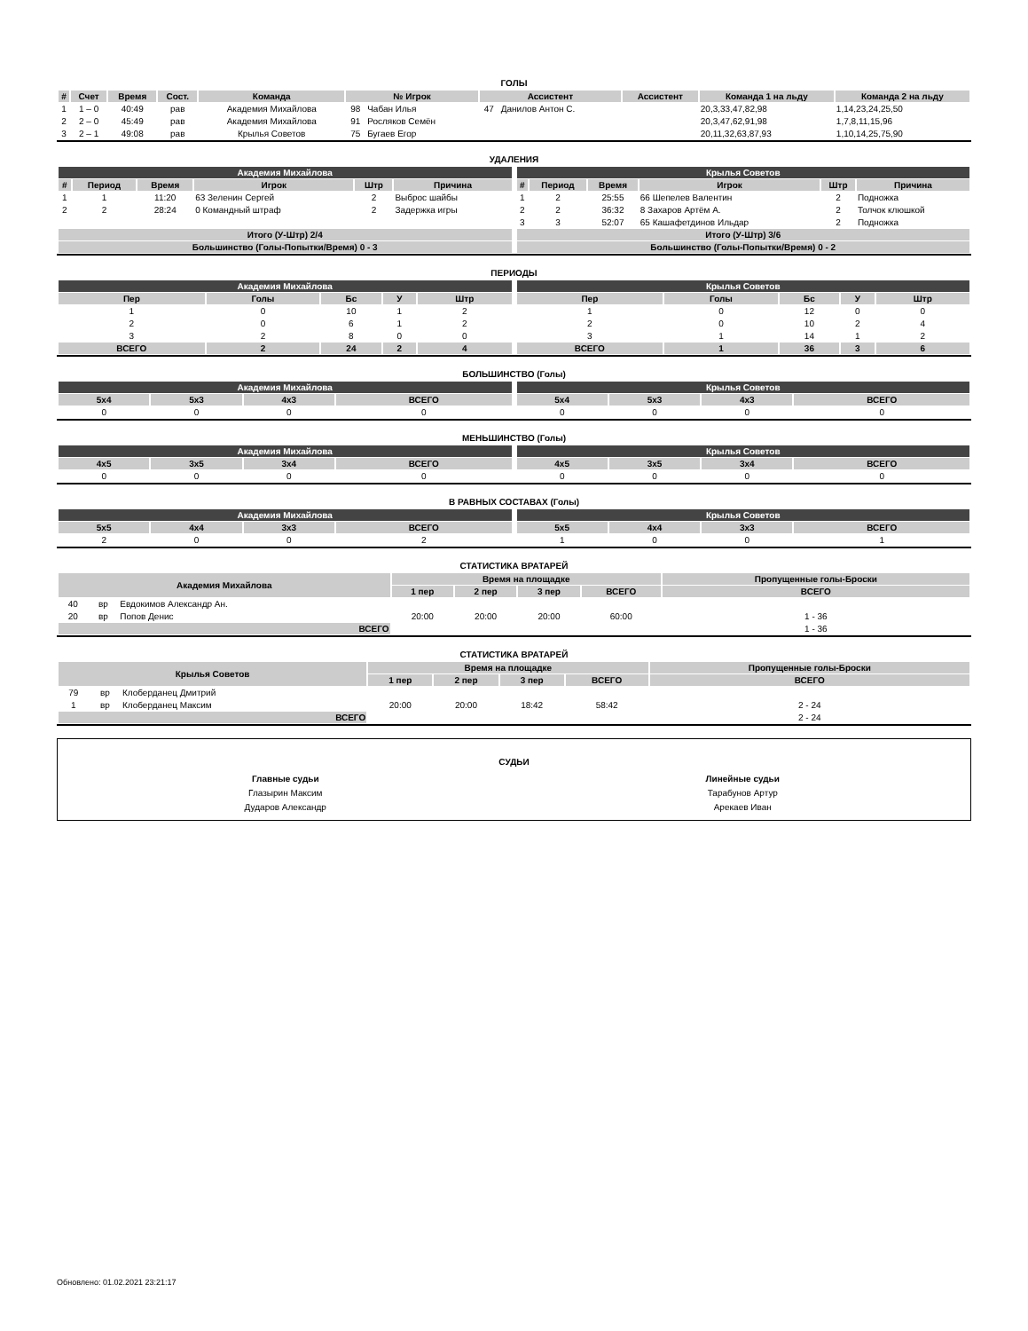ГОЛЫ
| # | Счет | Время | Сост. | Команда | № Игрок | | Ассистент | | Ассистент | Команда 1 на льду | Команда 2 на льду |
| --- | --- | --- | --- | --- | --- | --- | --- | --- | --- | --- | --- |
| 1 | 1 – 0 | 40:49 | рав | Академия Михайлова | 98 | Чабан Илья | 47 | Данилов Антон С. | | 20,3,33,47,82,98 | 1,14,23,24,25,50 |
| 2 | 2 – 0 | 45:49 | рав | Академия Михайлова | 91 | Росляков Семён | | | | 20,3,47,62,91,98 | 1,7,8,11,15,96 |
| 3 | 2 – 1 | 49:08 | рав | Крылья Советов | 75 | Бугаев Егор | | | | 20,11,32,63,87,93 | 1,10,14,25,75,90 |
УДАЛЕНИЯ
| Академия Михайлова | | | | | |
| --- | --- | --- | --- | --- | --- |
| # | Период | Время | Игрок | Штр | Причина |
| 1 | 1 | 11:20 | 63 Зеленин Сергей | 2 | Выброс шайбы |
| 2 | 2 | 28:24 | 0 Командный штраф | 2 | Задержка игры |
| Итого (У-Штр) 2/4 | | | | | |
| Большинство (Голы-Попытки/Время) 0 - 3 | | | | | |
| Крылья Советов | | | | | |
| --- | --- | --- | --- | --- | --- |
| # | Период | Время | Игрок | Штр | Причина |
| 1 | 2 | 25:55 | 66 Шепелев Валентин | 2 | Подножка |
| 2 | 2 | 36:32 | 8 Захаров Артём А. | 2 | Толчок клюшкой |
| 3 | 3 | 52:07 | 65 Кашафетдинов Ильдар | 2 | Подножка |
| Итого (У-Штр) 3/6 | | | | | |
| Большинство (Голы-Попытки/Время) 0 - 2 | | | | | |
ПЕРИОДЫ
| Академия Михайлова | | | | |
| --- | --- | --- | --- | --- |
| Пер | Голы | Бс | У | Штр |
| 1 | 0 | 10 | 1 | 2 |
| 2 | 0 | 6 | 1 | 2 |
| 3 | 2 | 8 | 0 | 0 |
| ВСЕГО | 2 | 24 | 2 | 4 |
| Крылья Советов | | | | |
| --- | --- | --- | --- | --- |
| Пер | Голы | Бс | У | Штр |
| 1 | 0 | 12 | 0 | 0 |
| 2 | 0 | 10 | 2 | 4 |
| 3 | 1 | 14 | 1 | 2 |
| ВСЕГО | 1 | 36 | 3 | 6 |
БОЛЬШИНСТВО (Голы)
| Академия Михайлова | | | |
| --- | --- | --- | --- |
| 5x4 | 5x3 | 4x3 | ВСЕГО |
| 0 | 0 | 0 | 0 |
| Крылья Советов | | | |
| --- | --- | --- | --- |
| 5x4 | 5x3 | 4x3 | ВСЕГО |
| 0 | 0 | 0 | 0 |
МЕНЬШИНСТВО (Голы)
| Академия Михайлова | | | |
| --- | --- | --- | --- |
| 4x5 | 3x5 | 3x4 | ВСЕГО |
| 0 | 0 | 0 | 0 |
| Крылья Советов | | | |
| --- | --- | --- | --- |
| 4x5 | 3x5 | 3x4 | ВСЕГО |
| 0 | 0 | 0 | 0 |
В РАВНЫХ СОСТАВАХ (Голы)
| Академия Михайлова | | | |
| --- | --- | --- | --- |
| 5x5 | 4x4 | 3x3 | ВСЕГО |
| 2 | 0 | 0 | 2 |
| Крылья Советов | | | |
| --- | --- | --- | --- |
| 5x5 | 4x4 | 3x3 | ВСЕГО |
| 1 | 0 | 0 | 1 |
СТАТИСТИКА ВРАТАРЕЙ
| Академия Михайлова | | | Время на площадке | | | | Пропущенные голы-Броски |
| --- | --- | --- | --- | --- | --- | --- | --- |
| | | | 1 пер | 2 пер | 3 пер | ВСЕГО | ВСЕГО |
| 40 | вр | Евдокимов Александр Ан. | | | | | |
| 20 | вр | Попов Денис | 20:00 | 20:00 | 20:00 | 60:00 | 1 - 36 |
| ВСЕГО | | | | | | | 1 - 36 |
СТАТИСТИКА ВРАТАРЕЙ
| Крылья Советов | | | Время на площадке | | | | Пропущенные голы-Броски |
| --- | --- | --- | --- | --- | --- | --- | --- |
| | | | 1 пер | 2 пер | 3 пер | ВСЕГО | ВСЕГО |
| 79 | вр | Клоберданец Дмитрий | | | | | |
| 1 | вр | Клоберданец Максим | 20:00 | 20:00 | 18:42 | 58:42 | 2 - 24 |
| ВСЕГО | | | | | | | 2 - 24 |
СУДЬИ
Главные судьи
Глазырин Максим
Дударов Александр
Линейные судьи
Тарабунов Артур
Арекаев Иван
Обновлено: 01.02.2021 23:21:17